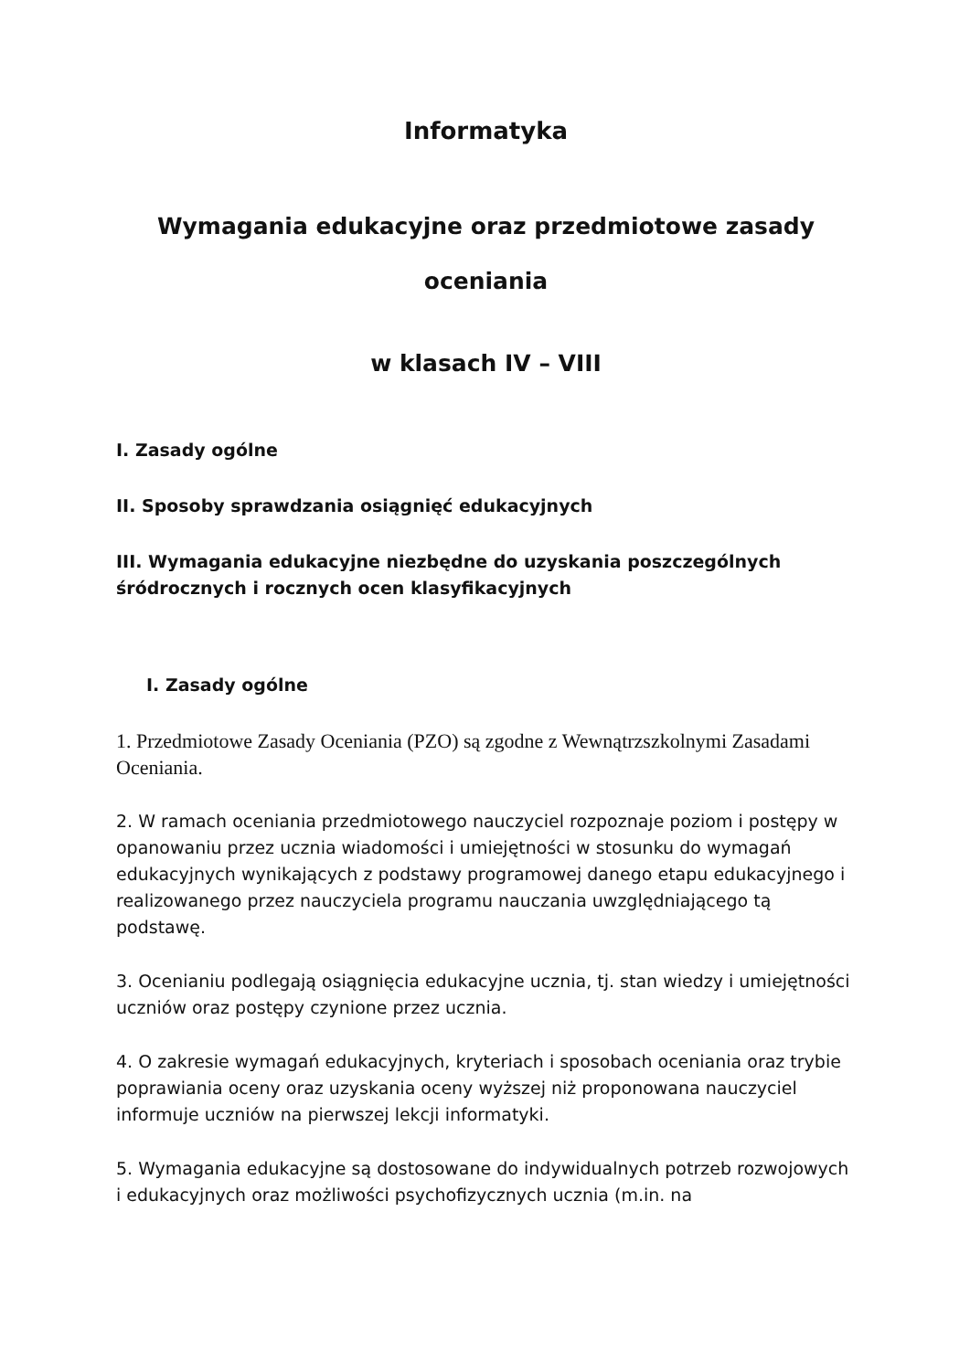Informatyka
Wymagania edukacyjne oraz przedmiotowe zasady oceniania
w klasach IV – VIII
I. Zasady ogólne
II. Sposoby sprawdzania osiągnięć edukacyjnych
III. Wymagania edukacyjne niezbędne do uzyskania poszczególnych śródrocznych i rocznych ocen klasyfikacyjnych
I. Zasady ogólne
1. Przedmiotowe Zasady Oceniania (PZO) są zgodne z Wewnątrzszkolnymi Zasadami Oceniania.
2. W ramach oceniania przedmiotowego nauczyciel rozpoznaje poziom i postępy w opanowaniu przez ucznia wiadomości i umiejętności w stosunku do wymagań edukacyjnych wynikających z podstawy programowej danego etapu edukacyjnego i realizowanego przez nauczyciela programu nauczania uwzględniającego tą podstawę.
3. Ocenianiu podlegają osiągnięcia edukacyjne ucznia, tj. stan wiedzy i umiejętności uczniów oraz postępy czynione przez ucznia.
4. O zakresie wymagań edukacyjnych, kryteriach i sposobach oceniania oraz trybie poprawiania oceny oraz uzyskania oceny wyższej niż proponowana nauczyciel informuje uczniów na pierwszej lekcji informatyki.
5. Wymagania edukacyjne są dostosowane do indywidualnych potrzeb rozwojowych i edukacyjnych oraz możliwości psychofizycznych ucznia (m.in. na